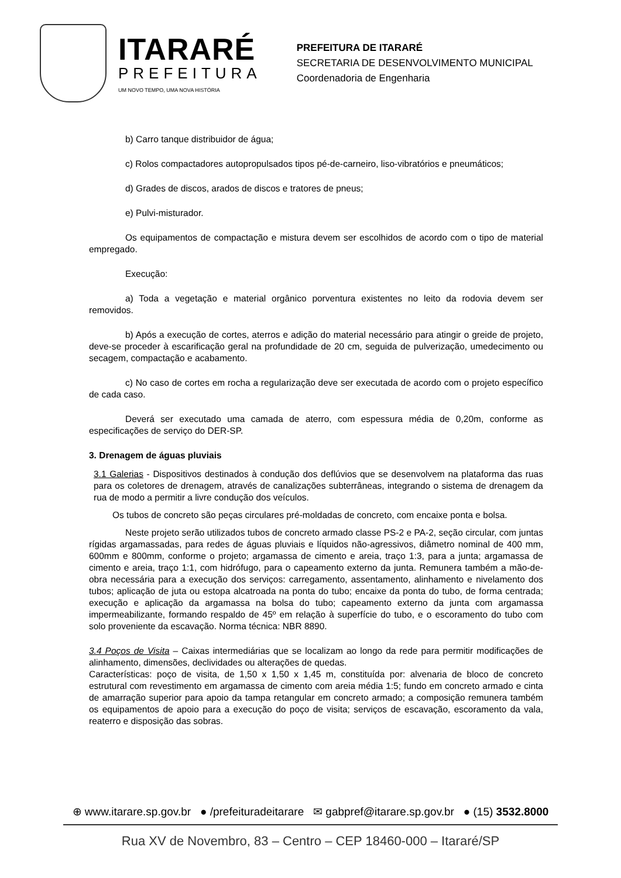ITARARÉ
PREFEITURA
UM NOVO TEMPO, UMA NOVA HISTÓRIA
PREFEITURA DE ITARARÉ
SECRETARIA DE DESENVOLVIMENTO MUNICIPAL
Coordenadoria de Engenharia
b) Carro tanque distribuidor de água;
c) Rolos compactadores autopropulsados tipos pé-de-carneiro, liso-vibratórios e pneumáticos;
d) Grades de discos, arados de discos e tratores de pneus;
e) Pulvi-misturador.
Os equipamentos de compactação e mistura devem ser escolhidos de acordo com o tipo de material empregado.
Execução:
a) Toda a vegetação e material orgânico porventura existentes no leito da rodovia devem ser removidos.
b) Após a execução de cortes, aterros e adição do material necessário para atingir o greide de projeto, deve-se proceder à escarificação geral na profundidade de 20 cm, seguida de pulverização, umedecimento ou secagem, compactação e acabamento.
c) No caso de cortes em rocha a regularização deve ser executada de acordo com o projeto específico de cada caso.
Deverá ser executado uma camada de aterro, com espessura média de 0,20m, conforme as especificações de serviço do DER-SP.
3. Drenagem de águas pluviais
3.1 Galerias - Dispositivos destinados à condução dos deflúvios que se desenvolvem na plataforma das ruas para os coletores de drenagem, através de canalizações subterrâneas, integrando o sistema de drenagem da rua de modo a permitir a livre condução dos veículos.
Os tubos de concreto são peças circulares pré-moldadas de concreto, com encaixe ponta e bolsa.
Neste projeto serão utilizados tubos de concreto armado classe PS-2 e PA-2, seção circular, com juntas rígidas argamassadas, para redes de águas pluviais e líquidos não-agressivos, diâmetro nominal de 400 mm, 600mm e 800mm, conforme o projeto; argamassa de cimento e areia, traço 1:3, para a junta; argamassa de cimento e areia, traço 1:1, com hidrófugo, para o capeamento externo da junta. Remunera também a mão-de-obra necessária para a execução dos serviços: carregamento, assentamento, alinhamento e nivelamento dos tubos; aplicação de juta ou estopa alcatroada na ponta do tubo; encaixe da ponta do tubo, de forma centrada; execução e aplicação da argamassa na bolsa do tubo; capeamento externo da junta com argamassa impermeabilizante, formando respaldo de 45º em relação à superfície do tubo, e o escoramento do tubo com solo proveniente da escavação. Norma técnica: NBR 8890.
3.4 Poços de Visita – Caixas intermediárias que se localizam ao longo da rede para permitir modificações de alinhamento, dimensões, declividades ou alterações de quedas.
Características: poço de visita, de 1,50 x 1,50 x 1,45 m, constituída por: alvenaria de bloco de concreto estrutural com revestimento em argamassa de cimento com areia média 1:5; fundo em concreto armado e cinta de amarração superior para apoio da tampa retangular em concreto armado; a composição remunera também os equipamentos de apoio para a execução do poço de visita; serviços de escavação, escoramento da vala, reaterro e disposição das sobras.
⊕ www.itarare.sp.gov.br ● /prefeituradeitarare ✉ gabpref@itarare.sp.gov.br ● (15) 3532.8000
Rua XV de Novembro, 83 – Centro – CEP 18460-000 – Itararé/SP